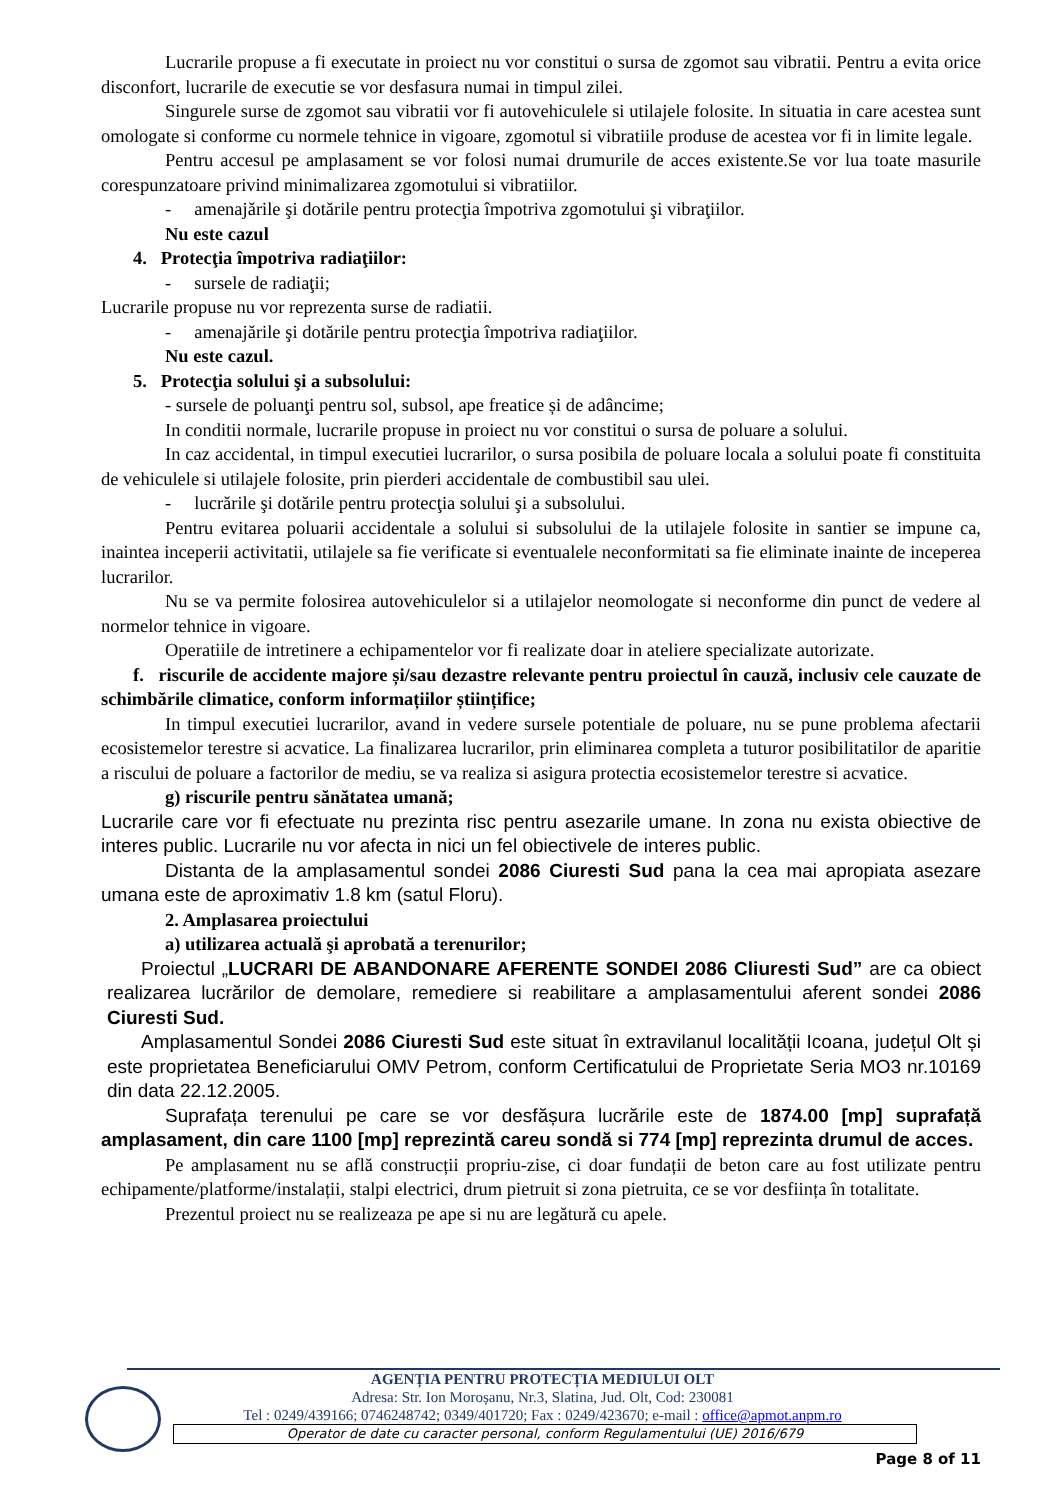Lucrarile propuse a fi executate in proiect nu vor constitui o sursa de zgomot sau vibratii. Pentru a evita orice disconfort, lucrarile de executie se vor desfasura numai in timpul zilei.
Singurele surse de zgomot sau vibratii vor fi autovehiculele si utilajele folosite. In situatia in care acestea sunt omologate si conforme cu normele tehnice in vigoare, zgomotul si vibratiile produse de acestea vor fi in limite legale.
Pentru accesul pe amplasament se vor folosi numai drumurile de acces existente.Se vor lua toate masurile corespunzatoare privind minimalizarea zgomotului si vibratiilor.
- amenajările şi dotările pentru protecţia împotriva zgomotului şi vibraţiilor.
Nu este cazul
4. Protecţia împotriva radiaţiilor:
- sursele de radiaţii;
Lucrarile propuse nu vor reprezenta surse de radiatii.
- amenajările şi dotările pentru protecţia împotriva radiaţiilor.
Nu este cazul.
5. Protecţia solului şi a subsolului:
- sursele de poluanţi pentru sol, subsol, ape freatice și de adâncime;
In conditii normale, lucrarile propuse in proiect nu vor constitui o sursa de poluare a solului.
In caz accidental, in timpul executiei lucrarilor, o sursa posibila de poluare locala a solului poate fi constituita de vehiculele si utilajele folosite, prin pierderi accidentale de combustibil sau ulei.
- lucrările şi dotările pentru protecţia solului şi a subsolului.
Pentru evitarea poluarii accidentale a solului si subsolului de la utilajele folosite in santier se impune ca, inaintea inceperii activitatii, utilajele sa fie verificate si eventualele neconformitati sa fie eliminate inainte de inceperea lucrarilor.
Nu se va permite folosirea autovehiculelor si a utilajelor neomologate si neconforme din punct de vedere al normelor tehnice in vigoare.
Operatiile de intretinere a echipamentelor vor fi realizate doar in ateliere specializate autorizate.
f. riscurile de accidente majore și/sau dezastre relevante pentru proiectul în cauză, inclusiv cele cauzate de schimbările climatice, conform informațiilor științifice;
In timpul executiei lucrarilor, avand in vedere sursele potentiale de poluare, nu se pune problema afectarii ecosistemelor terestre si acvatice. La finalizarea lucrarilor, prin eliminarea completa a tuturor posibilitatilor de aparitie a riscului de poluare a factorilor de mediu, se va realiza si asigura protectia ecosistemelor terestre si acvatice.
g) riscurile pentru sănătatea umană;
Lucrarile care vor fi efectuate nu prezinta risc pentru asezarile umane. In zona nu exista obiective de interes public. Lucrarile nu vor afecta in nici un fel obiectivele de interes public.
Distanta de la amplasamentul sondei 2086 Ciuresti Sud pana la cea mai apropiata asezare umana este de aproximativ 1.8 km (satul Floru).
2. Amplasarea proiectului
a) utilizarea actuală şi aprobată a terenurilor;
Proiectul „LUCRARI DE ABANDONARE AFERENTE SONDEI 2086 Cliuresti Sud” are ca obiect realizarea lucrărilor de demolare, remediere si reabilitare a amplasamentului aferent sondei 2086 Ciuresti Sud.
Amplasamentul Sondei 2086 Ciuresti Sud este situat în extravilanul localității Icoana, județul Olt și este proprietatea Beneficiarului OMV Petrom, conform Certificatului de Proprietate Seria MO3 nr.10169 din data 22.12.2005.
Suprafața terenului pe care se vor desfășura lucrările este de 1874.00 [mp] suprafață amplasament, din care 1100 [mp] reprezintă careu sondă si 774 [mp] reprezinta drumul de acces.
Pe amplasament nu se află construcții propriu-zise, ci doar fundații de beton care au fost utilizate pentru echipamente/platforme/instalații, stalpi electrici, drum pietruit si zona pietruita, ce se vor desființa în totalitate.
Prezentul proiect nu se realizeaza pe ape si nu are legătură cu apele.
AGENȚIA PENTRU PROTECȚIA MEDIULUI OLT
Adresa: Str. Ion Moroșanu, Nr.3, Slatina, Jud. Olt, Cod: 230081
Tel : 0249/439166; 0746248742; 0349/401720; Fax : 0249/423670; e-mail : office@apmot.anpm.ro
Operator de date cu caracter personal, conform Regulamentului (UE) 2016/679
Page 8 of 11